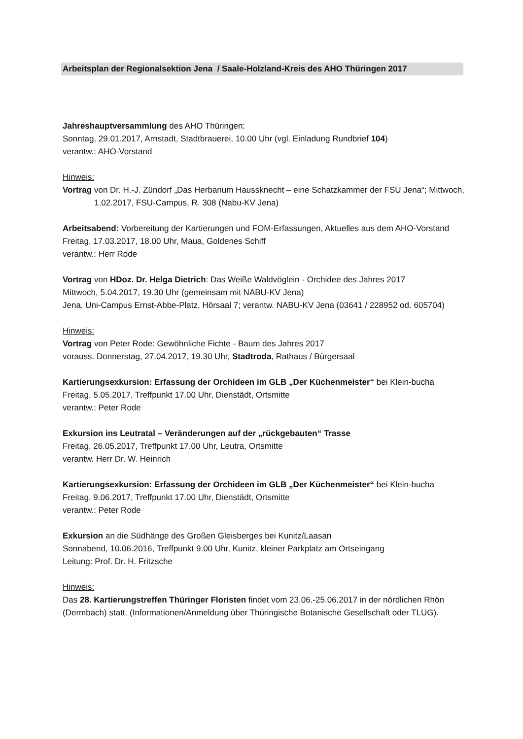Arbeitsplan der Regionalsektion Jena / Saale-Holzland-Kreis des AHO Thüringen 2017
Jahreshauptversammlung des AHO Thüringen:
Sonntag, 29.01.2017, Arnstadt, Stadtbrauerei, 10.00 Uhr (vgl. Einladung Rundbrief 104)
verantw.: AHO-Vorstand
Hinweis:
Vortrag von Dr. H.-J. Zündorf „Das Herbarium Haussknecht – eine Schatzkammer der FSU Jena“; Mittwoch, 1.02.2017, FSU-Campus, R. 308 (Nabu-KV Jena)
Arbeitsabend: Vorbereitung der Kartierungen und FOM-Erfassungen, Aktuelles aus dem AHO-Vorstand
Freitag, 17.03.2017, 18.00 Uhr, Maua, Goldenes Schiff
verantw.: Herr Rode
Vortrag von HDoz. Dr. Helga Dietrich: Das Weiße Waldvöglein - Orchidee des Jahres 2017
Mittwoch, 5.04.2017, 19.30 Uhr (gemeinsam mit NABU-KV Jena)
Jena, Uni-Campus Ernst-Abbe-Platz, Hörsaal 7; verantw. NABU-KV Jena (03641 / 228952 od. 605704)
Hinweis:
Vortrag von Peter Rode: Gewöhnliche Fichte - Baum des Jahres 2017
vorauss. Donnerstag, 27.04.2017, 19.30 Uhr, Stadtroda, Rathaus / Bürgersaal
Kartierungsexkursion: Erfassung der Orchideen im GLB „Der Küchenmeister“ bei Klein-bucha
Freitag, 5.05.2017, Treffpunkt 17.00 Uhr, Dienstädt, Ortsmitte
verantw.: Peter Rode
Exkursion ins Leutratal – Veränderungen auf der „rückgebauten“ Trasse
Freitag, 26.05.2017, Treffpunkt 17.00 Uhr, Leutra, Ortsmitte
verantw. Herr Dr. W. Heinrich
Kartierungsexkursion: Erfassung der Orchideen im GLB „Der Küchenmeister“ bei Klein-bucha
Freitag, 9.06.2017, Treffpunkt 17.00 Uhr, Dienstädt, Ortsmitte
verantw.: Peter Rode
Exkursion an die Südhänge des Großen Gleisberges bei Kunitz/Laasan
Sonnabend, 10.06.2016, Treffpunkt 9.00 Uhr, Kunitz, kleiner Parkplatz am Ortseingang
Leitung: Prof. Dr. H. Fritzsche
Hinweis:
Das 28. Kartierungstreffen Thüringer Floristen findet vom 23.06.-25.06.2017 in der nördlichen Rhön (Dermbach) statt. (Informationen/Anmeldung über Thüringische Botanische Gesellschaft oder TLUG).